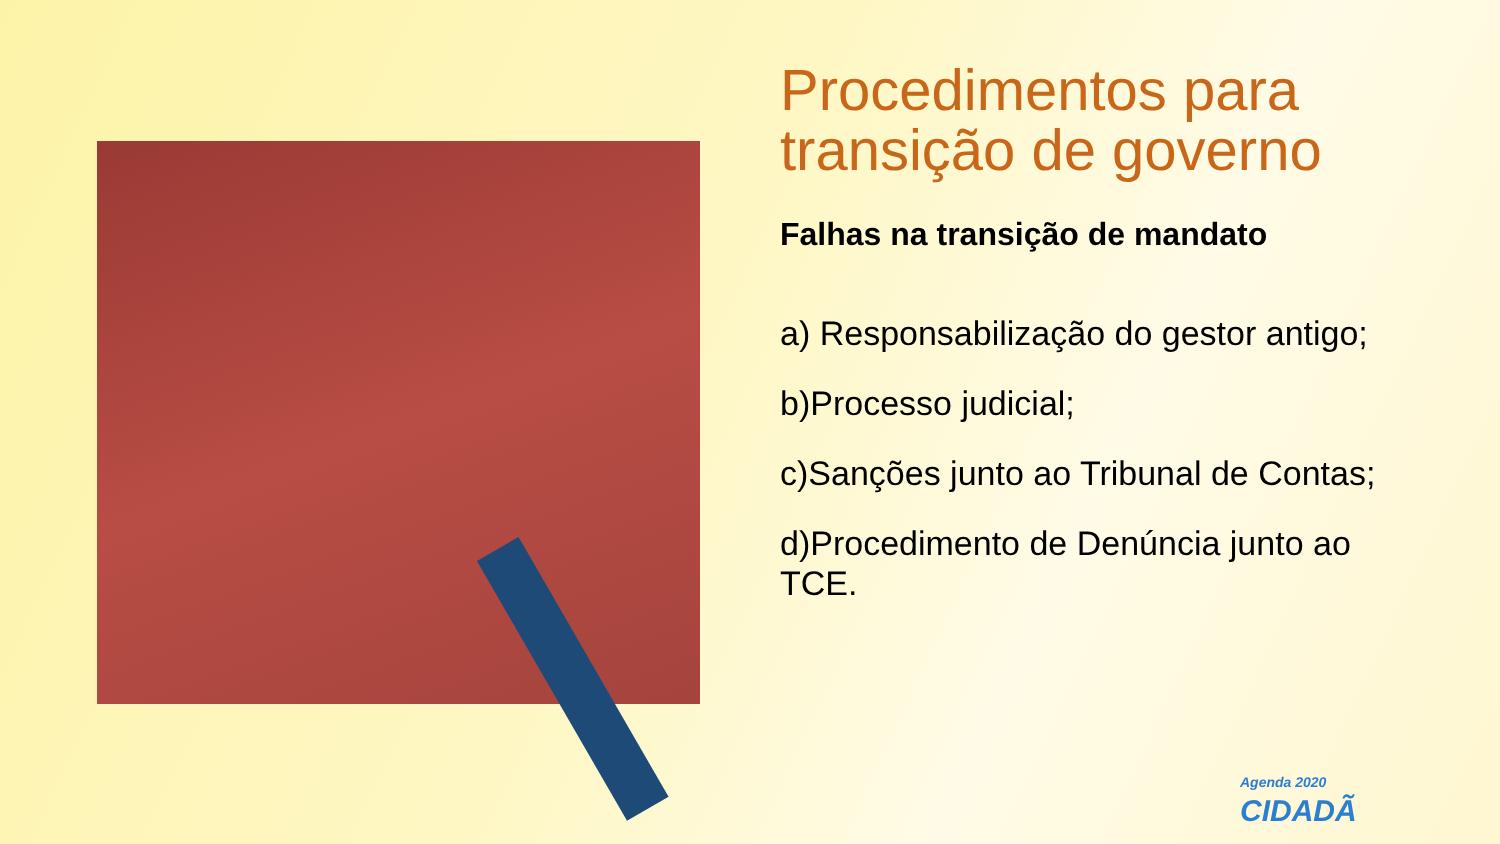Procedimentos para transição de governo
Falhas na transição de mandato
a) Responsabilização do gestor antigo;
b)Processo judicial;
c)Sanções junto ao Tribunal de Contas;
d)Procedimento de Denúncia junto ao TCE.
Agenda 2020
CIDADÃ